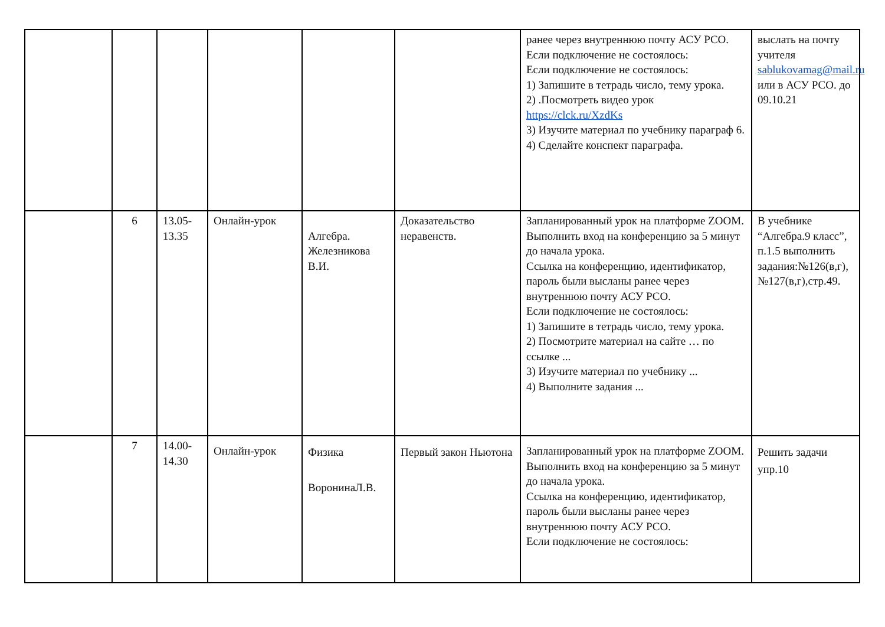| | | | | | | ранее через внутреннюю почту АСУ РСО. Если подключение не состоялось: Если подключение не состоялось: 1) Запишите в тетрадь число, тему урока. 2) .Посмотреть видео урок https://clck.ru/XzdKs 3) Изучите материал по учебнику параграф 6. 4) Сделайте конспект параграфа. | выслать на почту учителя sablukovamag@mail.ru или в АСУ РСО. до 09.10.21 |
| | 6 | 13.05- 13.35 | Онлайн-урок | Алгебра. Железникова В.И. | Доказательство неравенств. | Запланированный урок на платформе ZOOM. Выполнить вход на конференцию за 5 минут до начала урока. Ссылка на конференцию, идентификатор, пароль были высланы ранее через внутреннюю почту АСУ РСО. Если подключение не состоялось: 1) Запишите в тетрадь число, тему урока. 2) Посмотрите материал на сайте … по ссылке ... 3) Изучите материал по учебнику ... 4) Выполните задания ... | В учебнике “Алгебра.9 класс”, п.1.5 выполнить задания:№126(в,г), №127(в,г),стр.49. |
| | 7 | 14.00- 14.30 | Онлайн-урок | Физика ВоронинаЛ.В. | Первый закон Ньютона | Запланированный урок на платформе ZOOM. Выполнить вход на конференцию за 5 минут до начала урока. Ссылка на конференцию, идентификатор, пароль были высланы ранее через внутреннюю почту АСУ РСО. Если подключение не состоялось: | Решить задачи упр.10 |